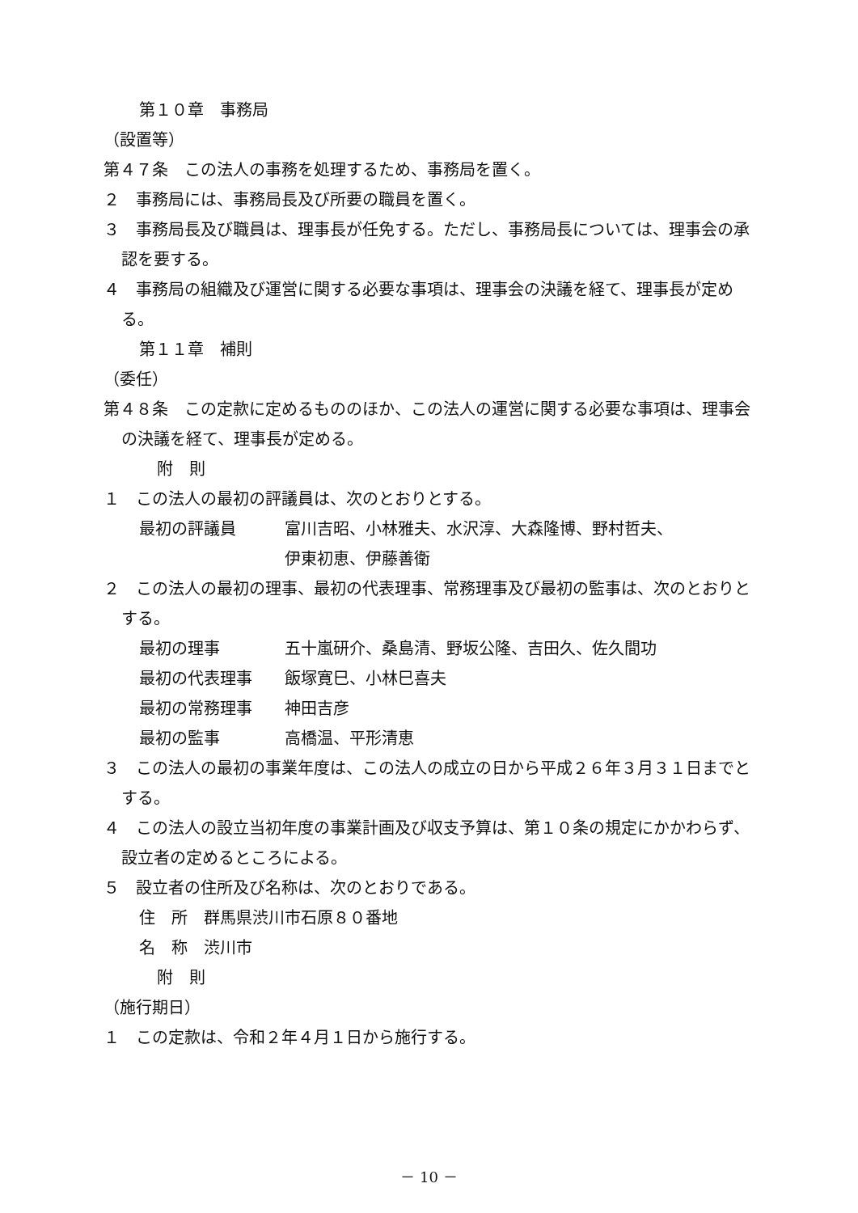第１０章　事務局
（設置等）
第４７条　この法人の事務を処理するため、事務局を置く。
２　事務局には、事務局長及び所要の職員を置く。
３　事務局長及び職員は、理事長が任免する。ただし、事務局長については、理事会の承認を要する。
４　事務局の組織及び運営に関する必要な事項は、理事会の決議を経て、理事長が定める。
第１１章　補則
（委任）
第４８条　この定款に定めるもののほか、この法人の運営に関する必要な事項は、理事会の決議を経て、理事長が定める。
附　則
１　この法人の最初の評議員は、次のとおりとする。
最初の評議員 富川吉昭、小林雅夫、水沢淳、大森隆博、野村哲夫、
伊東初恵、伊藤善衛
２　この法人の最初の理事、最初の代表理事、常務理事及び最初の監事は、次のとおりとする。
最初の理事 五十嵐研介、桑島清、野坂公隆、吉田久、佐久間功
最初の代表理事 飯塚寛巳、小林巳喜夫
最初の常務理事 神田吉彦
最初の監事 高橋温、平形清恵
３　この法人の最初の事業年度は、この法人の成立の日から平成２６年３月３１日までとする。
４　この法人の設立当初年度の事業計画及び収支予算は、第１０条の規定にかかわらず、設立者の定めるところによる。
５　設立者の住所及び名称は、次のとおりである。
住　所　群馬県渋川市石原８０番地
名　称　渋川市
附　則
（施行期日）
１　この定款は、令和２年４月１日から施行する。
－ 10 －